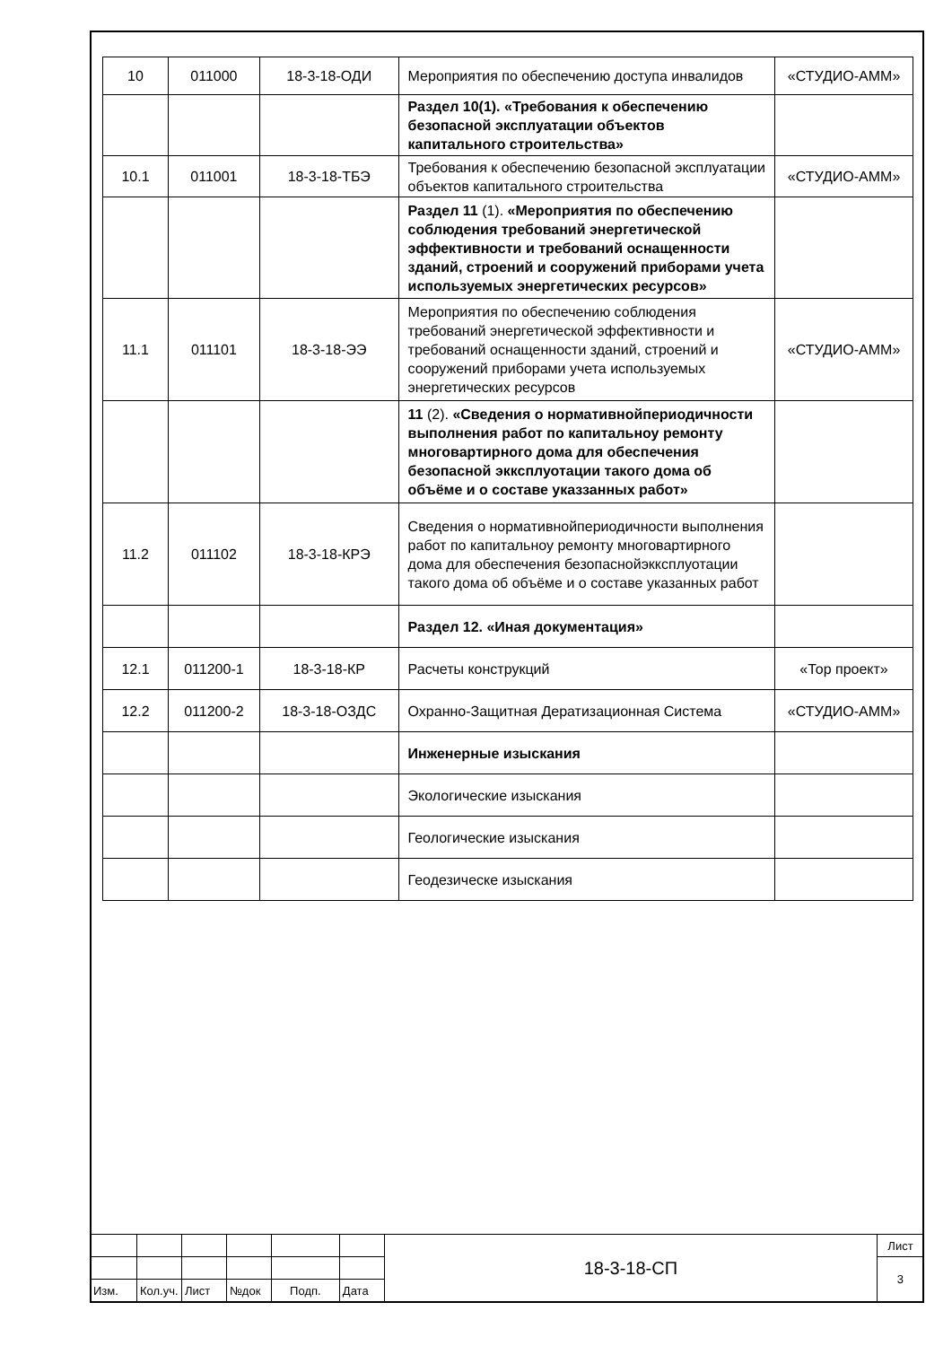| 10 | 011000 | 18-3-18-ОДИ | Мероприятия по обеспечению доступа инвалидов | «СТУДИО-АММ» |
| | | | Раздел 10(1). «Требования к обеспечению безопасной эксплуатации объектов капитального строительства» | |
| 10.1 | 011001 | 18-3-18-ТБЭ | Требования к обеспечению безопасной эксплуатации объектов капитального строительства | «СТУДИО-АММ» |
| | | | Раздел 11 (1). «Мероприятия по обеспечению соблюдения требований энергетической эффективности и требований оснащенности зданий, строений и сооружений приборами учета используемых энергетических ресурсов» | |
| 11.1 | 011101 | 18-3-18-ЭЭ | Мероприятия по обеспечению соблюдения требований энергетической эффективности и требований оснащенности зданий, строений и сооружений приборами учета используемых энергетических ресурсов | «СТУДИО-АММ» |
| | | | 11 (2). «Сведения о нормативнойпериодичности выполнения работ по капитальноу ремонту многовартирного дома для обеспечения безопасной экксплуотации такого дома об объёме и о составе указзанных работ» | |
| 11.2 | 011102 | 18-3-18-КРЭ | Сведения о нормативнойпериодичности выполнения работ по капитальноу ремонту многовартирного дома для обеспечения безопаснойэкксплуотации такого дома об объёме и о составе указанных работ | |
| | | | Раздел 12. «Иная документация» | |
| 12.1 | 011200-1 | 18-3-18-КР | Расчеты конструкций | «Тор проект» |
| 12.2 | 011200-2 | 18-3-18-ОЗДС | Охранно-Защитная Дератизационная Система | «СТУДИО-АММ» |
| | | | Инженерные изыскания | |
| | | | Экологические изыскания | |
| | | | Геологические изыскания | |
| | | | Геодезическе изыскания | |
| | | | | | | 18-3-18-СП | Лист |
| | | | | | | | 3 |
| Изм. | Кол.уч. | Лист | №док | Подп. | Дата | | |